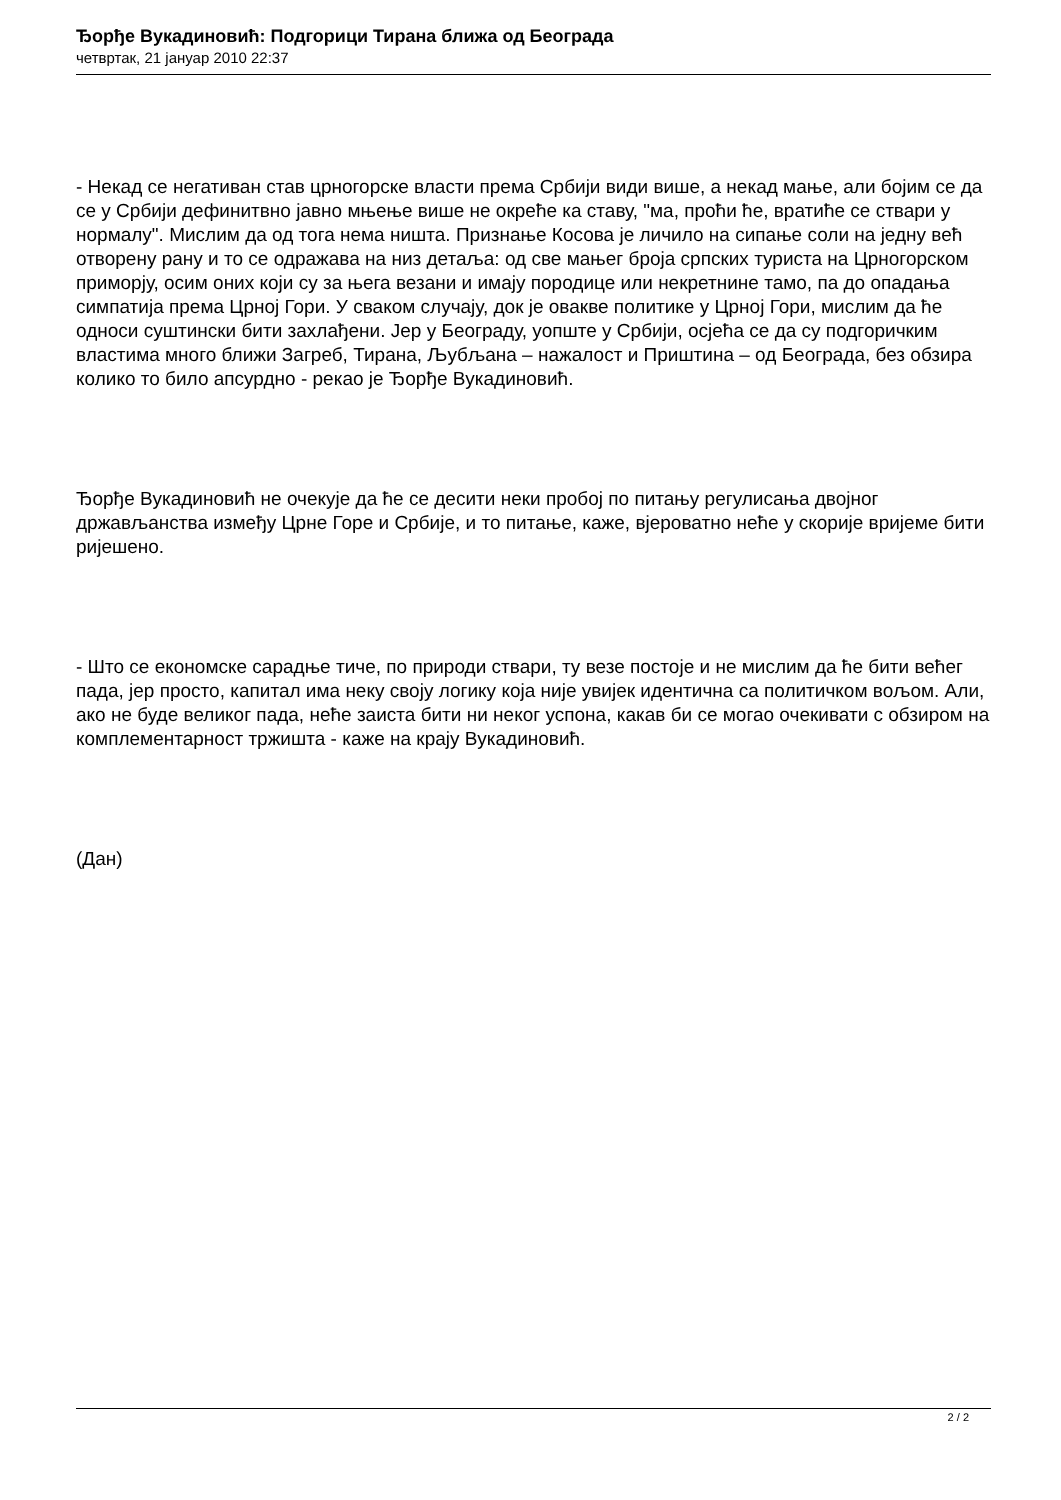Ђорђе Вукадиновић: Подгорици Тирана ближа од Београда
четвртак, 21 јануар 2010 22:37
- Некад се негативан став црногорске власти према Србији види више, а некад мање, али бојим се да се у Србији дефинитвно јавно мњење више не окреће ка ставу, "ма, проћи ће, вратиће се ствари у нормалу". Мислим да од тога нема ништа. Признање Косова је личило на сипање соли на једну већ отворену рану и то се одражава на низ детаља: од све мањег броја српских туриста на Црногорском приморју, осим оних који су за њега везани и имају породице или некретнине тамо, па до опадања симпатија према Црној Гори. У сваком случају, док је овакве политике у Црној Гори, мислим да ће односи суштински бити захлађени. Јер у Београду, уопште у Србији, осјећа се да су подгоричким властима много ближи Загреб, Тирана, Љубљана – нажалост и Приштина – од Београда, без обзира колико то било апсурдно - рекао је Ђорђе Вукадиновић.
Ђорђе Вукадиновић не очекује да ће се десити неки пробој по питању регулисања двојног држављанства између Црне Горе и Србије, и то питање, каже, вјероватно неће у скорије вријеме бити ријешено.
- Што се економске сарадње тиче, по природи ствари, ту везе постоје и не мислим да ће бити већег пада, јер просто, капитал има неку своју логику која није увијек идентична са политичком вољом. Али, ако не буде великог пада, неће заиста бити ни неког успона, какав би се могао очекивати с обзиром на комплементарност тржишта - каже на крају Вукадиновић.
(Дан)
2 / 2